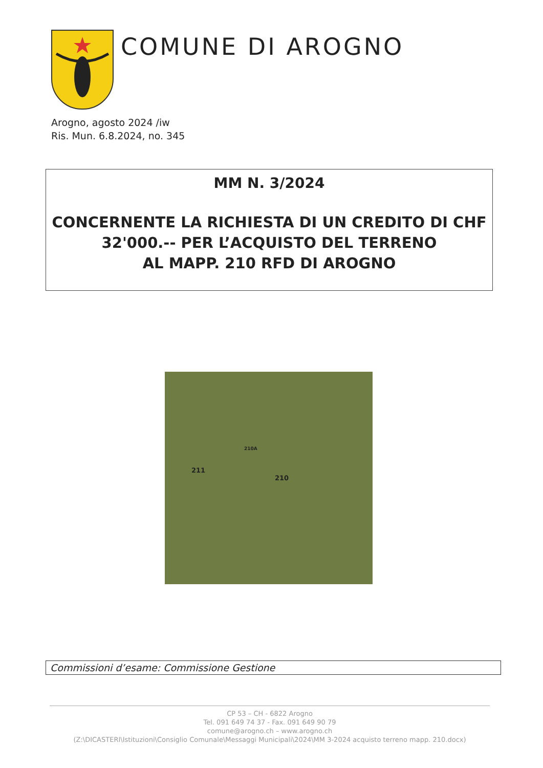COMUNE DI AROGNO
Arogno, agosto 2024 /iw
Ris. Mun. 6.8.2024, no. 345
MM N. 3/2024
CONCERNENTE LA RICHIESTA DI UN CREDITO DI CHF
32'000.-- PER L’ACQUISTO DEL TERRENO
AL MAPP. 210 RFD DI AROGNO
210A
210
211
Commissioni d’esame: Commissione Gestione
CP 53 – CH - 6822 Arogno
Tel. 091 649 74 37 - Fax. 091 649 90 79
comune@arogno.ch – www.arogno.ch
(Z:\DICASTERI\Istituzioni\Consiglio Comunale\Messaggi Municipali\2024\MM 3-2024 acquisto terreno mapp. 210.docx)